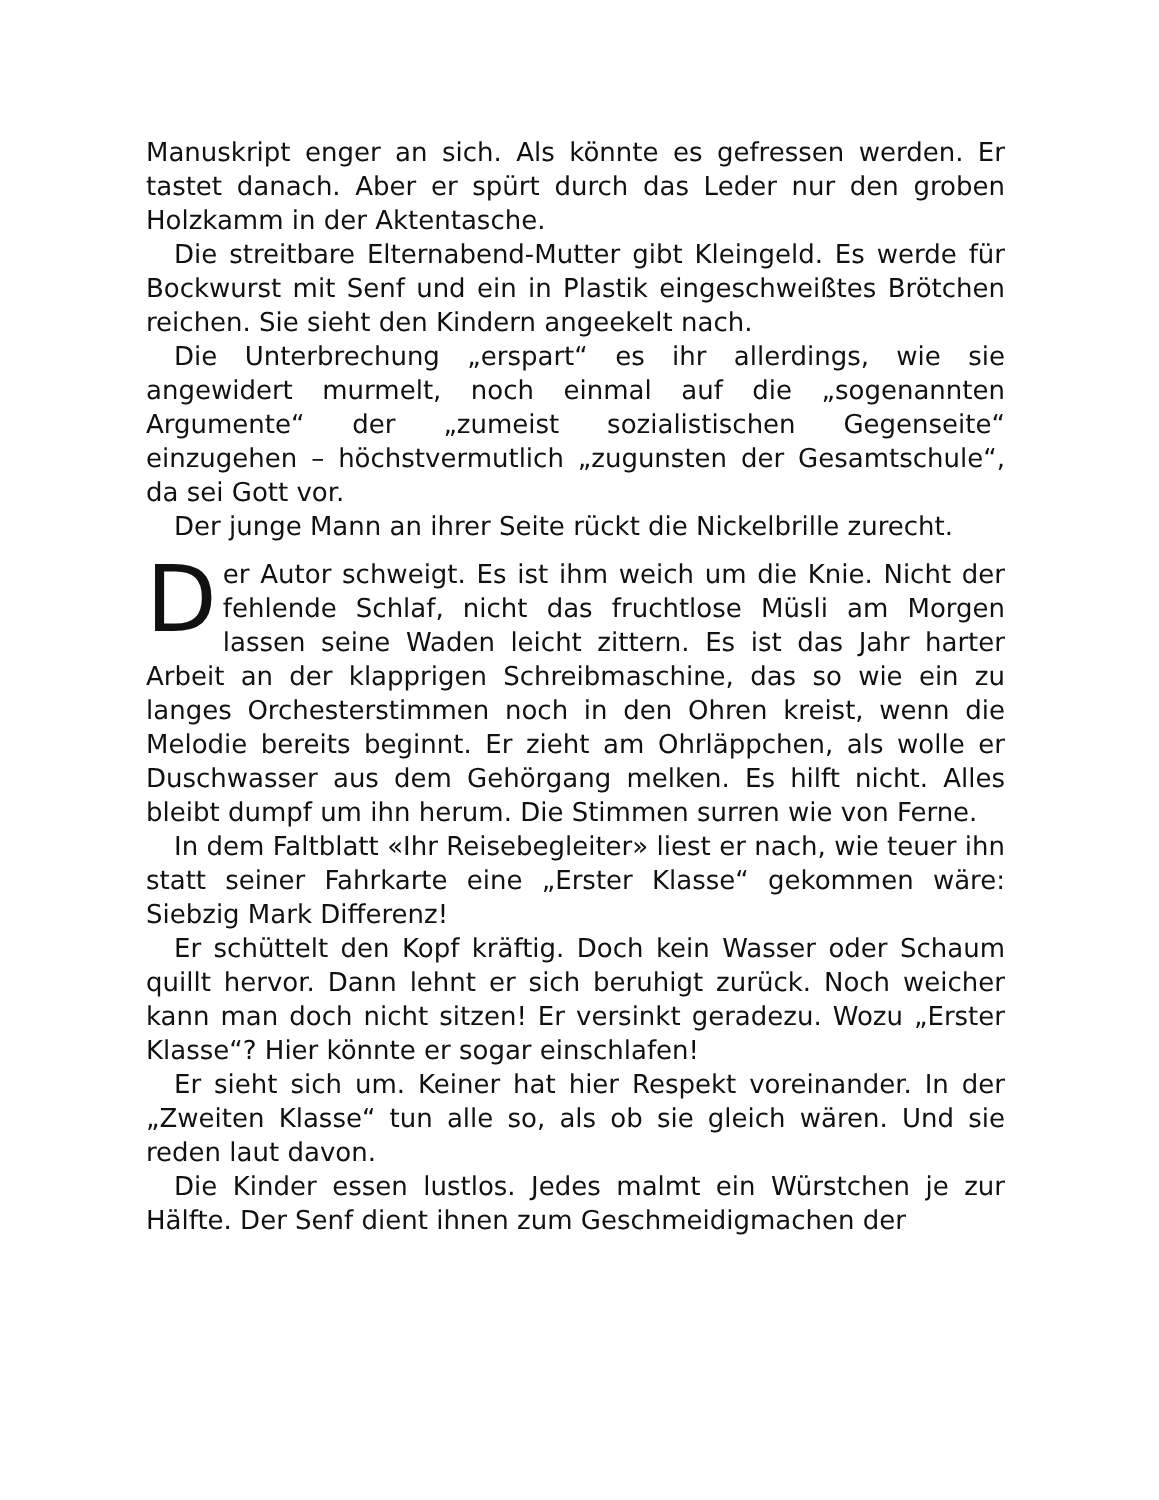Manuskript enger an sich. Als könnte es gefressen werden. Er tastet danach. Aber er spürt durch das Leder nur den groben Holzkamm in der Aktentasche.
Die streitbare Elternabend-Mutter gibt Kleingeld. Es werde für Bockwurst mit Senf und ein in Plastik eingeschweißtes Brötchen reichen. Sie sieht den Kindern angeekelt nach.
Die Unterbrechung „erspart“ es ihr allerdings, wie sie angewidert murmelt, noch einmal auf die „sogenannten Argumente“ der „zumeist sozialistischen Gegenseite“ einzugehen – höchstvermutlich „zugunsten der Gesamtschule“, da sei Gott vor.
Der junge Mann an ihrer Seite rückt die Nickelbrille zurecht.
Der Autor schweigt. Es ist ihm weich um die Knie. Nicht der fehlende Schlaf, nicht das fruchtlose Müsli am Morgen lassen seine Waden leicht zittern. Es ist das Jahr harter Arbeit an der klapprigen Schreibmaschine, das so wie ein zu langes Orchesterstimmen noch in den Ohren kreist, wenn die Melodie bereits beginnt. Er zieht am Ohrläppchen, als wolle er Duschwasser aus dem Gehörgang melken. Es hilft nicht. Alles bleibt dumpf um ihn herum. Die Stimmen surren wie von Ferne.
In dem Faltblatt «Ihr Reisebegleiter» liest er nach, wie teuer ihn statt seiner Fahrkarte eine „Erster Klasse“ gekommen wäre: Siebzig Mark Differenz!
Er schüttelt den Kopf kräftig. Doch kein Wasser oder Schaum quillt hervor. Dann lehnt er sich beruhigt zurück. Noch weicher kann man doch nicht sitzen! Er versinkt geradezu. Wozu „Erster Klasse“? Hier könnte er sogar einschlafen!
Er sieht sich um. Keiner hat hier Respekt voreinander. In der „Zweiten Klasse“ tun alle so, als ob sie gleich wären. Und sie reden laut davon.
Die Kinder essen lustlos. Jedes malmt ein Würstchen je zur Hälfte. Der Senf dient ihnen zum Geschmeidigmachen der